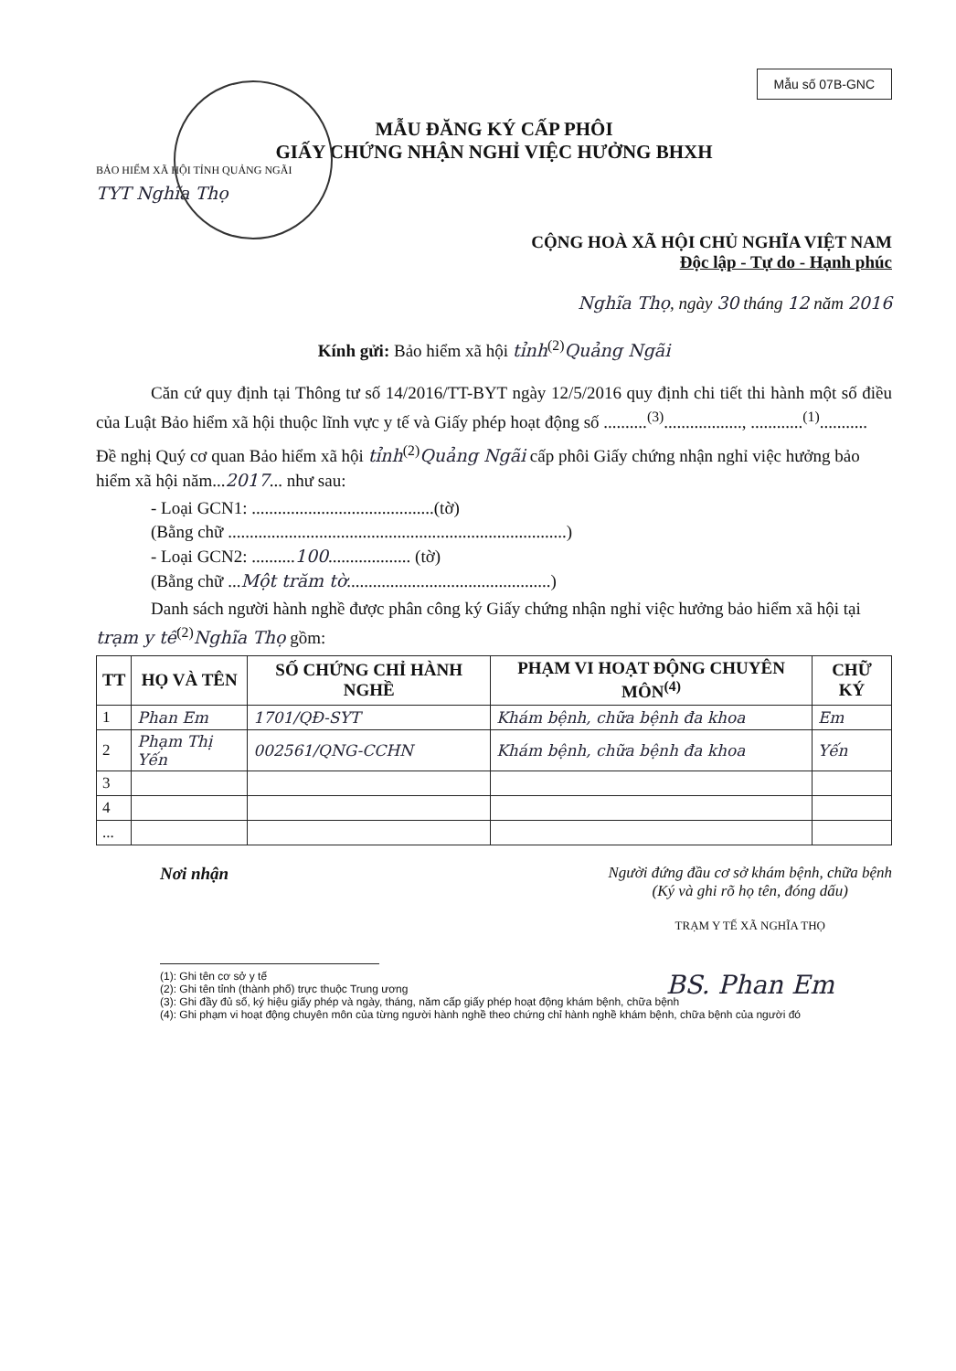Mẫu số 07B-GNC
MẪU ĐĂNG KÝ CẤP PHÔI
GIẤY CHỨNG NHẬN NGHỈ VIỆC HƯỞNG BHXH
BẢO HIỂM XÃ HỘI TỈNH QUẢNG NGÃI
TYT Nghĩa Thọ
CỘNG HOÀ XÃ HỘI CHỦ NGHĨA VIỆT NAM
Độc lập - Tự do - Hạnh phúc
Nghĩa Thọ, ngày 30 tháng 12 năm 2016
Kính gửi: Bảo hiểm xã hội tỉnh<sup>(2)</sup>Quảng Ngãi
Căn cứ quy định tại Thông tư số 14/2016/TT-BYT ngày 12/5/2016 quy định chi tiết thi hành một số điều của Luật Bảo hiểm xã hội thuộc lĩnh vực y tế và Giấy phép hoạt động số ..........<sup>(3)</sup>.................., ............<sup>(1)</sup>...........
Đề nghị Quý cơ quan Bảo hiểm xã hội tỉnh<sup>(2)</sup>Quảng Ngãi cấp phôi Giấy chứng nhận nghỉ việc hưởng bảo hiểm xã hội năm...2017... như sau:
- Loại GCN1: ..........................................(tờ)
(Bằng chữ ..............................................................................)
- Loại GCN2: ..........100................... (tờ)
(Bằng chữ ...Một trăm tờ...............................................)
Danh sách người hành nghề được phân công ký Giấy chứng nhận nghỉ việc hưởng bảo hiểm xã hội tại trạm y tế<sup>(2)</sup>Nghĩa Thọ gồm:
| TT | HỌ VÀ TÊN | SỐ CHỨNG CHỈ HÀNH NGHỀ | PHẠM VI HOẠT ĐỘNG CHUYÊN MÔN<sup>(4)</sup> | CHỮ KÝ |
| --- | --- | --- | --- | --- |
| 1 | Phan Em | 1701/QĐ-SYT | Khám bệnh, chữa bệnh đa khoa | Em |
| 2 | Phạm Thị Yến | 002561/QNG-CCHN | Khám bệnh, chữa bệnh đa khoa | Yến |
| 3 | | | | |
| 4 | | | | |
| ... | | | | |
Nơi nhận Người đứng đầu cơ sở khám bệnh, chữa bệnh
(Ký và ghi rõ họ tên, đóng dấu)
TRẠM Y TẾ XÃ NGHĨA THỌ
BS. Phan Em
(1): Ghi tên cơ sở y tế
(2): Ghi tên tỉnh (thành phố) trực thuộc Trung ương
(3): Ghi đầy đủ số, ký hiệu giấy phép và ngày, tháng, năm cấp giấy phép hoạt động khám bệnh, chữa bệnh
(4): Ghi phạm vi hoạt động chuyên môn của từng người hành nghề theo chứng chỉ hành nghề khám bệnh, chữa bệnh của người đó